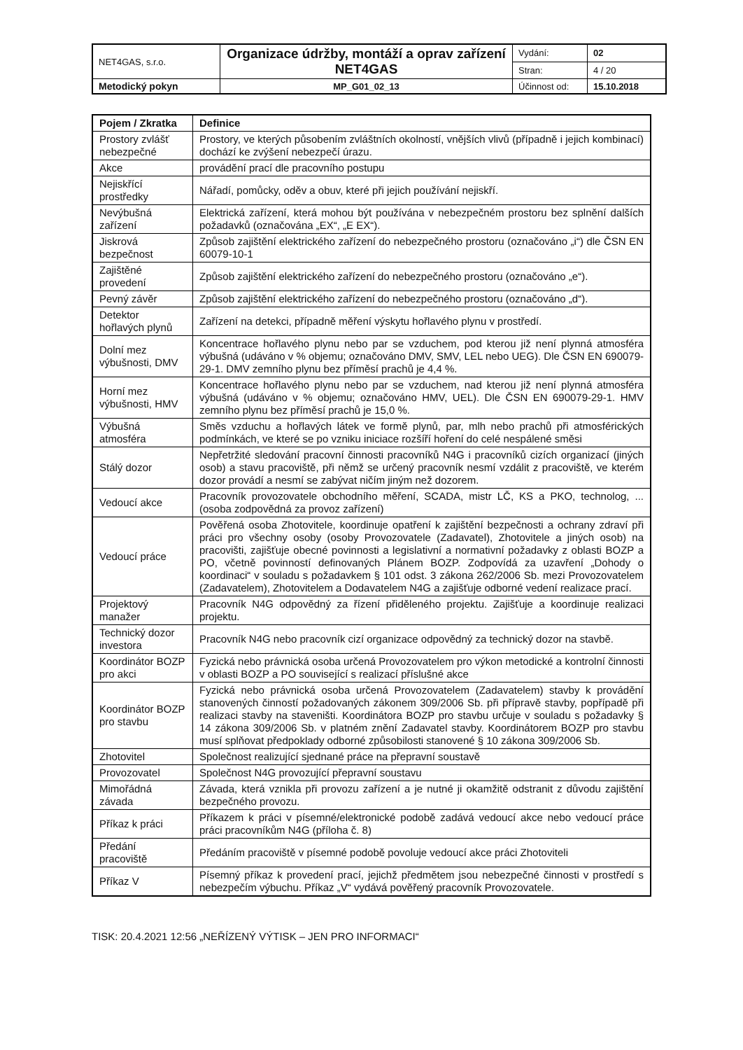| NET4GAS, s.r.o. | Organizace údržby, montáží a oprav zařízení NET4GAS | Vydání: | 02 |
| | | Stran: | 4 / 20 |
| Metodický pokyn | MP_G01_02_13 | Účinnost od: | 15.10.2018 |
| Pojem / Zkratka | Definice |
| --- | --- |
| Prostory zvlášť nebezpečné | Prostory, ve kterých působením zvláštních okolností, vnějších vlivů (případně i jejich kombinací) dochází ke zvýšení nebezpečí úrazu. |
| Akce | provádění prací dle pracovního postupu |
| Nejiskřící prostředky | Nářadí, pomůcky, oděv a obuv, které při jejich používání nejiskří. |
| Nevýbušná zařízení | Elektrická zařízení, která mohou být používána v nebezpečném prostoru bez splnění dalších požadavků (označována „EX“, „E EX“). |
| Jiskrová bezpečnost | Způsob zajištění elektrického zařízení do nebezpečného prostoru (označováno „i“) dle ČSN EN 60079-10-1 |
| Zajištěné provedení | Způsob zajištění elektrického zařízení do nebezpečného prostoru (označováno „e“). |
| Pevný závěr | Způsob zajištění elektrického zařízení do nebezpečného prostoru (označováno „d“). |
| Detektor hořlavých plynů | Zařízení na detekci, případně měření výskytu hořlavého plynu v prostředí. |
| Dolní mez výbušnosti, DMV | Koncentrace hořlavého plynu nebo par se vzduchem, pod kterou již není plynná atmosféra výbušná (udáváno v % objemu; označováno DMV, SMV, LEL nebo UEG). Dle ČSN EN 690079-29-1. DMV zemního plynu bez příměsí prachů je 4,4 %. |
| Horní mez výbušnosti, HMV | Koncentrace hořlavého plynu nebo par se vzduchem, nad kterou již není plynná atmosféra výbušná (udáváno v % objemu; označováno HMV, UEL). Dle ČSN EN 690079-29-1. HMV zemního plynu bez příměsí prachů je 15,0 %. |
| Výbušná atmosféra | Směs vzduchu a hořlavých látek ve formě plynů, par, mlh nebo prachů při atmosférických podmínkách, ve které se po vzniku iniciace rozšíří hoření do celé nespálené směsi |
| Stálý dozor | Nepřetržité sledování pracovní činnosti pracovníků N4G i pracovníků cizích organizací (jiných osob) a stavu pracoviště, při němž se určený pracovník nesmí vzdálit z pracoviště, ve kterém dozor provádí a nesmí se zabývat ničím jiným než dozorem. |
| Vedoucí akce | Pracovník provozovatele obchodního měření, SCADA, mistr LČ, KS a PKO, technolog, ... (osoba zodpovědná za provoz zařízení) |
| Vedoucí práce | Pověřená osoba Zhotovitele, koordinuje opatření k zajištění bezpečnosti a ochrany zdraví při práci pro všechny osoby (osoby Provozovatele (Zadavatel), Zhotovitele a jiných osob) na pracovišti, zajišťuje obecné povinnosti a legislativní a normativní požadavky z oblasti BOZP a PO, včetně povinností definovaných Plánem BOZP. Zodpovídá za uzavření „Dohody o koordinaci“ v souladu s požadavkem § 101 odst. 3 zákona 262/2006 Sb. mezi Provozovatelem (Zadavatelem), Zhotovitelem a Dodavatelem N4G a zajišťuje odborné vedení realizace prací. |
| Projektový manažer | Pracovník N4G odpovědný za řízení přiděleného projektu. Zajišťuje a koordinuje realizaci projektu. |
| Technický dozor investora | Pracovník N4G nebo pracovník cizí organizace odpovědný za technický dozor na stavbě. |
| Koordinátor BOZP pro akci | Fyzická nebo právnická osoba určená Provozovatelem pro výkon metodické a kontrolní činnosti v oblasti BOZP a PO související s realizací příslušné akce |
| Koordinátor BOZP pro stavbu | Fyzická nebo právnická osoba určená Provozovatelem (Zadavatelem) stavby k provádění stanovených činností požadovaných zákonem 309/2006 Sb. při přípravě stavby, popřípadě při realizaci stavby na staveništi. Koordinátora BOZP pro stavbu určuje v souladu s požadavky § 14 zákona 309/2006 Sb. v platném znění Zadavatel stavby. Koordinátorem BOZP pro stavbu musí splňovat předpoklady odborné způsobilosti stanovené § 10 zákona 309/2006 Sb. |
| Zhotovitel | Společnost realizující sjednané práce na přepravní soustavě |
| Provozovatel | Společnost N4G provozující přepravní soustavu |
| Mimořádná závada | Závada, která vznikla při provozu zařízení a je nutné ji okamžitě odstranit z důvodu zajištění bezpečného provozu. |
| Příkaz k práci | Příkazem k práci v písemné/elektronické podobě zadává vedoucí akce nebo vedoucí práce práci pracovníkům N4G (příloha č. 8) |
| Předání pracoviště | Předáním pracoviště v písemné podobě povoluje vedoucí akce práci Zhotoviteli |
| Příkaz V | Písemný příkaz k provedení prací, jejichž předmětem jsou nebezpečné činnosti v prostředí s nebezpečím výbuchu. Příkaz „V“ vydává pověřený pracovník Provozovatele. |
TISK: 20.4.2021 12:56 „NEŘÍZENÝ VÝTISK – JEN PRO INFORMACI“